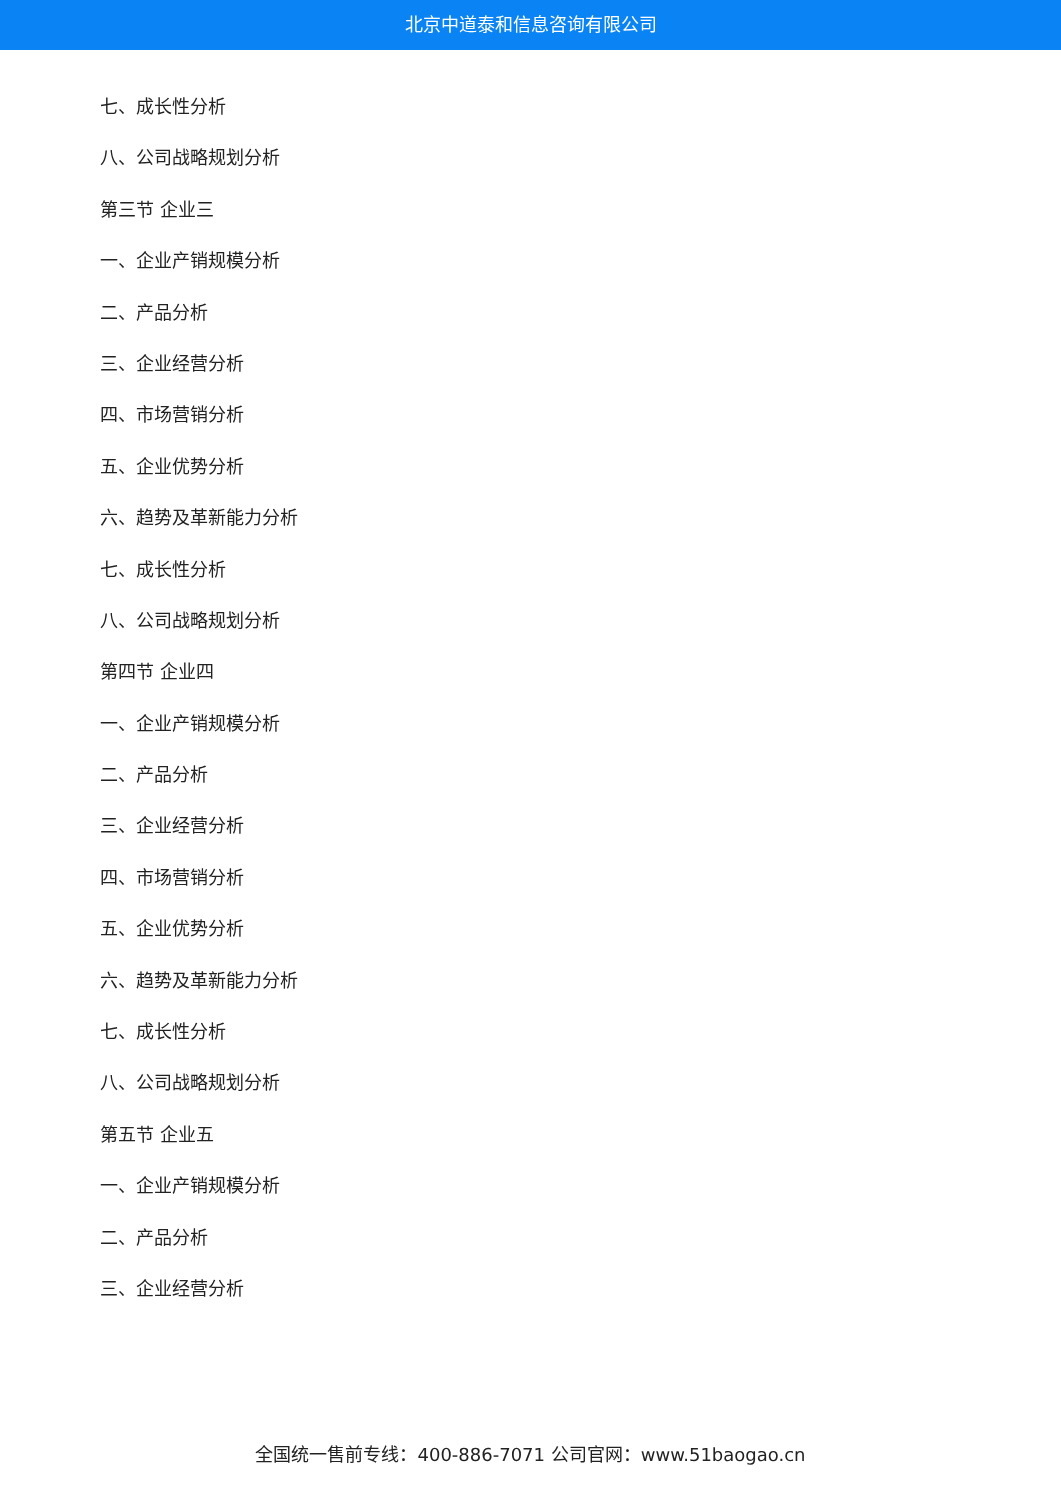北京中道泰和信息咨询有限公司
七、成长性分析
八、公司战略规划分析
第三节 企业三
一、企业产销规模分析
二、产品分析
三、企业经营分析
四、市场营销分析
五、企业优势分析
六、趋势及革新能力分析
七、成长性分析
八、公司战略规划分析
第四节 企业四
一、企业产销规模分析
二、产品分析
三、企业经营分析
四、市场营销分析
五、企业优势分析
六、趋势及革新能力分析
七、成长性分析
八、公司战略规划分析
第五节 企业五
一、企业产销规模分析
二、产品分析
三、企业经营分析
全国统一售前专线：400-886-7071 公司官网：www.51baogao.cn